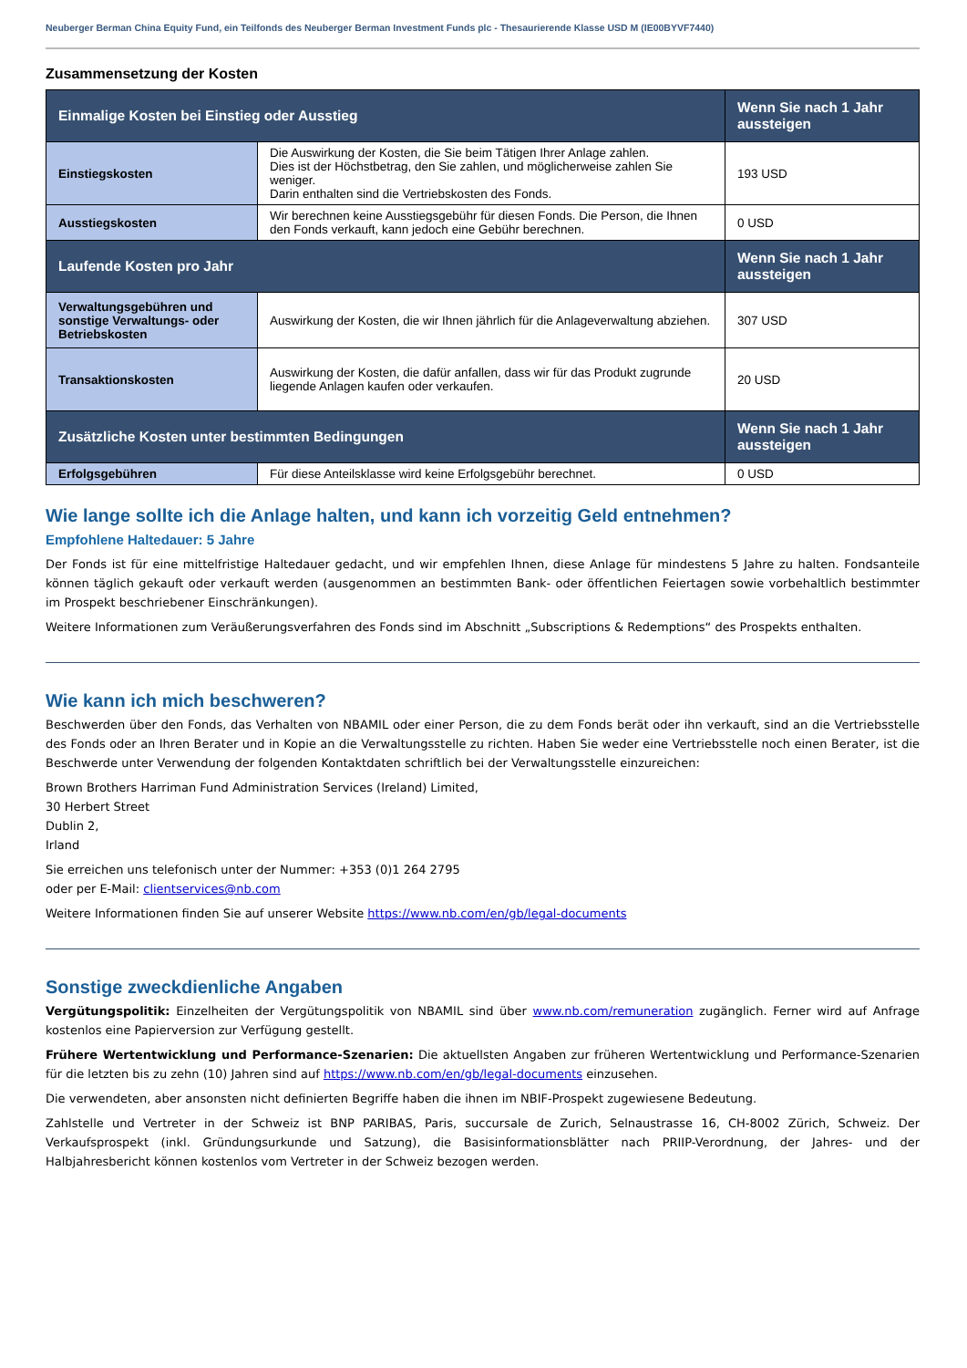Neuberger Berman China Equity Fund, ein Teilfonds des Neuberger Berman Investment Funds plc - Thesaurierende Klasse USD M (IE00BYVF7440)
Zusammensetzung der Kosten
| Einmalige Kosten bei Einstieg oder Ausstieg | | Wenn Sie nach 1 Jahr aussteigen |
| --- | --- | --- |
| Einstiegskosten | Die Auswirkung der Kosten, die Sie beim Tätigen Ihrer Anlage zahlen. Dies ist der Höchstbetrag, den Sie zahlen, und möglicherweise zahlen Sie weniger. Darin enthalten sind die Vertriebskosten des Fonds. | 193 USD |
| Ausstiegskosten | Wir berechnen keine Ausstiegsgebühr für diesen Fonds. Die Person, die Ihnen den Fonds verkauft, kann jedoch eine Gebühr berechnen. | 0 USD |
| Laufende Kosten pro Jahr | | Wenn Sie nach 1 Jahr aussteigen |
| Verwaltungsgebühren und sonstige Verwaltungs- oder Betriebskosten | Auswirkung der Kosten, die wir Ihnen jährlich für die Anlageverwaltung abziehen. | 307 USD |
| Transaktionskosten | Auswirkung der Kosten, die dafür anfallen, dass wir für das Produkt zugrunde liegende Anlagen kaufen oder verkaufen. | 20 USD |
| Zusätzliche Kosten unter bestimmten Bedingungen | | Wenn Sie nach 1 Jahr aussteigen |
| Erfolgsgebühren | Für diese Anteilsklasse wird keine Erfolgsgebühr berechnet. | 0 USD |
Wie lange sollte ich die Anlage halten, und kann ich vorzeitig Geld entnehmen?
Empfohlene Haltedauer: 5 Jahre
Der Fonds ist für eine mittelfristige Haltedauer gedacht, und wir empfehlen Ihnen, diese Anlage für mindestens 5 Jahre zu halten. Fondsanteile können täglich gekauft oder verkauft werden (ausgenommen an bestimmten Bank- oder öffentlichen Feiertagen sowie vorbehaltlich bestimmter im Prospekt beschriebener Einschränkungen).
Weitere Informationen zum Veräußerungsverfahren des Fonds sind im Abschnitt „Subscriptions & Redemptions“ des Prospekts enthalten.
Wie kann ich mich beschweren?
Beschwerden über den Fonds, das Verhalten von NBAMIL oder einer Person, die zu dem Fonds berät oder ihn verkauft, sind an die Vertriebsstelle des Fonds oder an Ihren Berater und in Kopie an die Verwaltungsstelle zu richten. Haben Sie weder eine Vertriebsstelle noch einen Berater, ist die Beschwerde unter Verwendung der folgenden Kontaktdaten schriftlich bei der Verwaltungsstelle einzureichen:
Brown Brothers Harriman Fund Administration Services (Ireland) Limited,
30 Herbert Street
Dublin 2,
Irland
Sie erreichen uns telefonisch unter der Nummer: +353 (0)1 264 2795
oder per E-Mail: clientservices@nb.com
Weitere Informationen finden Sie auf unserer Website https://www.nb.com/en/gb/legal-documents
Sonstige zweckdienliche Angaben
Vergütungspolitik: Einzelheiten der Vergütungspolitik von NBAMIL sind über www.nb.com/remuneration zugänglich. Ferner wird auf Anfrage kostenlos eine Papierversion zur Verfügung gestellt.
Frühere Wertentwicklung und Performance-Szenarien: Die aktuellsten Angaben zur früheren Wertentwicklung und Performance-Szenarien für die letzten bis zu zehn (10) Jahren sind auf https://www.nb.com/en/gb/legal-documents einzusehen.
Die verwendeten, aber ansonsten nicht definierten Begriffe haben die ihnen im NBIF-Prospekt zugewiesene Bedeutung.
Zahlstelle und Vertreter in der Schweiz ist BNP PARIBAS, Paris, succursale de Zurich, Selnaustrasse 16, CH-8002 Zürich, Schweiz. Der Verkaufsprospekt (inkl. Gründungsurkunde und Satzung), die Basisinformationsblätter nach PRIIP-Verordnung, der Jahres- und der Halbjahresbericht können kostenlos vom Vertreter in der Schweiz bezogen werden.